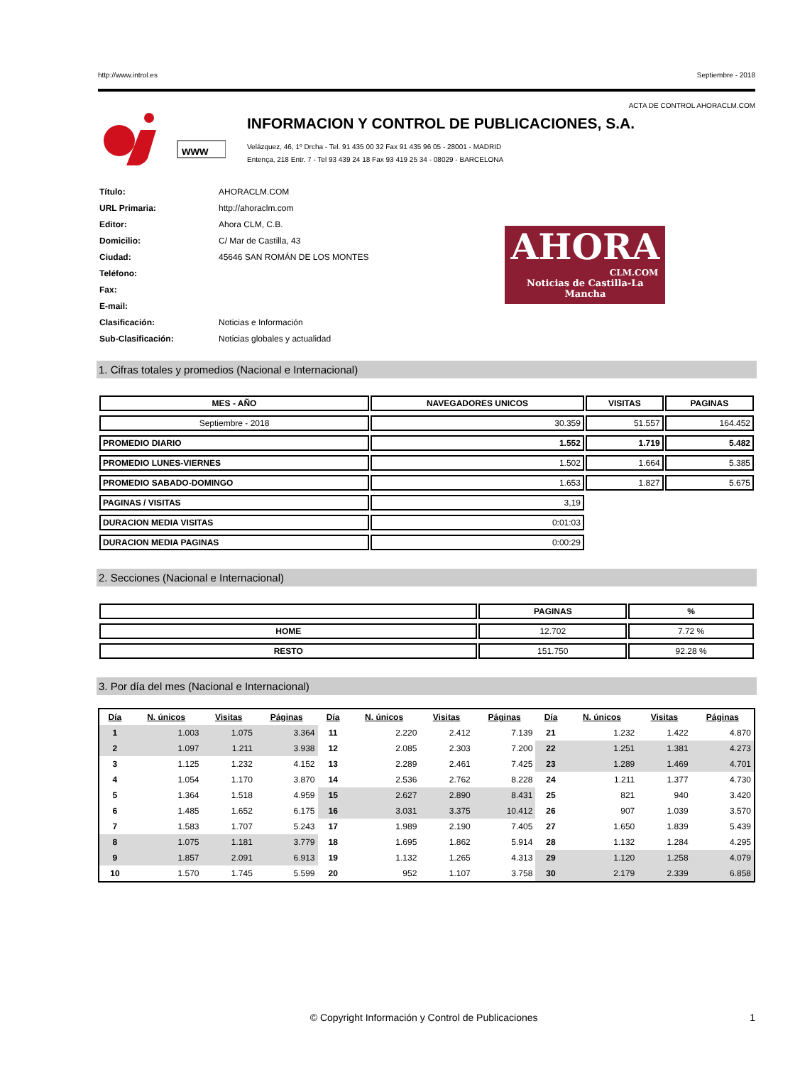http://www.introl.es Septiembre - 2018
ACTA DE CONTROL AHORACLM.COM
www
INFORMACION Y CONTROL DE PUBLICACIONES, S.A.
Velázquez, 46, 1º Drcha - Tel. 91 435 00 32 Fax 91 435 96 05 - 28001 - MADRID
Entença, 218 Entr. 7 - Tel 93 439 24 18 Fax 93 419 25 34 - 08029 - BARCELONA
| Título: | AHORACLM.COM |
| URL Primaria: | http://ahoraclm.com |
| Editor: | Ahora CLM, C.B. |
| Domicilio: | C/ Mar de Castilla, 43 |
| Ciudad: | 45646 SAN ROMÁN DE LOS MONTES |
| Teléfono: | |
| Fax: | |
| E-mail: | |
| Clasificación: | Noticias e Información |
| Sub-Clasificación: | Noticias globales y actualidad |
AHORA
CLM.COM
Noticias de Castilla-La Mancha
1. Cifras totales y promedios (Nacional e Internacional)
| MES - AÑO | NAVEGADORES UNICOS | VISITAS | PAGINAS |
| --- | --- | --- | --- |
| Septiembre - 2018 | 30.359 | 51.557 | 164.452 |
| PROMEDIO DIARIO | 1.552 | 1.719 | 5.482 |
| PROMEDIO LUNES-VIERNES | 1.502 | 1.664 | 5.385 |
| PROMEDIO SABADO-DOMINGO | 1.653 | 1.827 | 5.675 |
| PAGINAS / VISITAS | 3,19 | | |
| DURACION MEDIA VISITAS | 0:01:03 | | |
| DURACION MEDIA PAGINAS | 0:00:29 | | |
2. Secciones (Nacional e Internacional)
| | PAGINAS | % |
| --- | --- | --- |
| HOME | 12.702 | 7.72 % |
| RESTO | 151.750 | 92.28 % |
3. Por día del mes (Nacional e Internacional)
| Día | N. únicos | Visitas | Páginas | Día | N. únicos | Visitas | Páginas | Día | N. únicos | Visitas | Páginas |
| --- | --- | --- | --- | --- | --- | --- | --- | --- | --- | --- | --- |
| 1 | 1.003 | 1.075 | 3.364 | 11 | 2.220 | 2.412 | 7.139 | 21 | 1.232 | 1.422 | 4.870 |
| 2 | 1.097 | 1.211 | 3.938 | 12 | 2.085 | 2.303 | 7.200 | 22 | 1.251 | 1.381 | 4.273 |
| 3 | 1.125 | 1.232 | 4.152 | 13 | 2.289 | 2.461 | 7.425 | 23 | 1.289 | 1.469 | 4.701 |
| 4 | 1.054 | 1.170 | 3.870 | 14 | 2.536 | 2.762 | 8.228 | 24 | 1.211 | 1.377 | 4.730 |
| 5 | 1.364 | 1.518 | 4.959 | 15 | 2.627 | 2.890 | 8.431 | 25 | 821 | 940 | 3.420 |
| 6 | 1.485 | 1.652 | 6.175 | 16 | 3.031 | 3.375 | 10.412 | 26 | 907 | 1.039 | 3.570 |
| 7 | 1.583 | 1.707 | 5.243 | 17 | 1.989 | 2.190 | 7.405 | 27 | 1.650 | 1.839 | 5.439 |
| 8 | 1.075 | 1.181 | 3.779 | 18 | 1.695 | 1.862 | 5.914 | 28 | 1.132 | 1.284 | 4.295 |
| 9 | 1.857 | 2.091 | 6.913 | 19 | 1.132 | 1.265 | 4.313 | 29 | 1.120 | 1.258 | 4.079 |
| 10 | 1.570 | 1.745 | 5.599 | 20 | 952 | 1.107 | 3.758 | 30 | 2.179 | 2.339 | 6.858 |
© Copyright Información y Control de Publicaciones 1